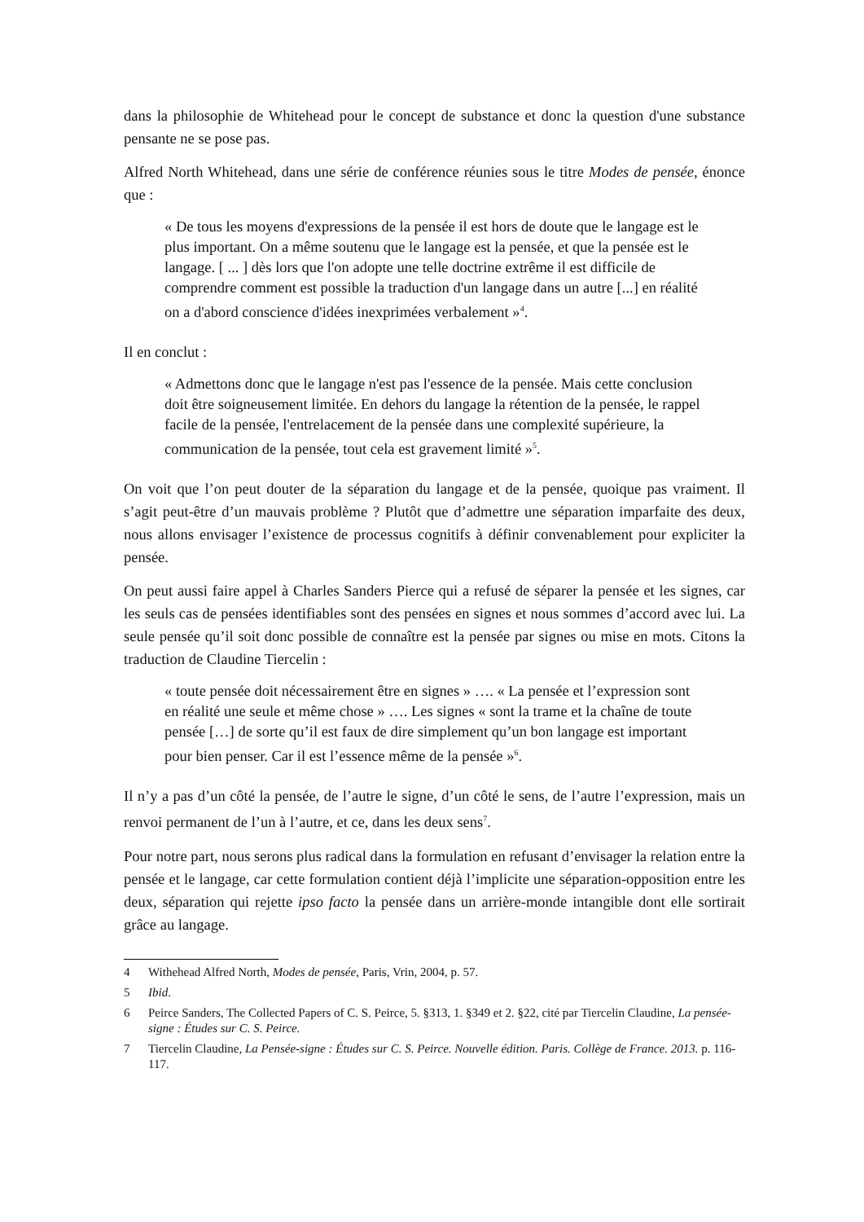dans la philosophie de Whitehead pour le concept de substance et donc la question d'une substance pensante ne se pose pas.
Alfred North Whitehead, dans une série de conférence réunies sous le titre Modes de pensée, énonce que :
« De tous les moyens d'expressions de la pensée il est hors de doute que le langage est le plus important. On a même soutenu que le langage est la pensée, et que la pensée est le langage. [ ... ] dès lors que l'on adopte une telle doctrine extrême il est difficile de comprendre comment est possible la traduction d'un langage dans un autre [...] en réalité on a d'abord conscience d'idées inexprimées verbalement »<sup>4</sup>.
Il en conclut :
« Admettons donc que le langage n'est pas l'essence de la pensée. Mais cette conclusion doit être soigneusement limitée. En dehors du langage la rétention de la pensée, le rappel facile de la pensée, l'entrelacement de la pensée dans une complexité supérieure, la communication de la pensée, tout cela est gravement limité »<sup>5</sup>.
On voit que l’on peut douter de la séparation du langage et de la pensée, quoique pas vraiment. Il s’agit peut-être d’un mauvais problème ? Plutôt que d’admettre une séparation imparfaite des deux, nous allons envisager l’existence de processus cognitifs à définir convenablement pour expliciter la pensée.
On peut aussi faire appel à Charles Sanders Pierce qui a refusé de séparer la pensée et les signes, car les seuls cas de pensées identifiables sont des pensées en signes et nous sommes d’accord avec lui. La seule pensée qu’il soit donc possible de connaître est la pensée par signes ou mise en mots. Citons la traduction de Claudine Tiercelin :
« toute pensée doit nécessairement être en signes » …. « La pensée et l’expression sont en réalité une seule et même chose » …. Les signes « sont la trame et la chaîne de toute pensée […] de sorte qu’il est faux de dire simplement qu’un bon langage est important pour bien penser. Car il est l’essence même de la pensée »<sup>6</sup>.
Il n’y a pas d’un côté la pensée, de l’autre le signe, d’un côté le sens, de l’autre l’expression, mais un renvoi permanent de l’un à l’autre, et ce, dans les deux sens<sup>7</sup>.
Pour notre part, nous serons plus radical dans la formulation en refusant d’envisager la relation entre la pensée et le langage, car cette formulation contient déjà l’implicite une séparation-opposition entre les deux, séparation qui rejette ipso facto la pensée dans un arrière-monde intangible dont elle sortirait grâce au langage.
4 Withehead Alfred North, Modes de pensée, Paris, Vrin, 2004, p. 57.
5 Ibid.
6 Peirce Sanders, The Collected Papers of C. S. Peirce, 5. §313, 1. §349 et 2. §22, cité par Tiercelin Claudine, La pensée-signe : Études sur C. S. Peirce.
7 Tiercelin Claudine, La Pensée-signe : Études sur C. S. Peirce. Nouvelle édition. Paris. Collège de France. 2013. p. 116-117.